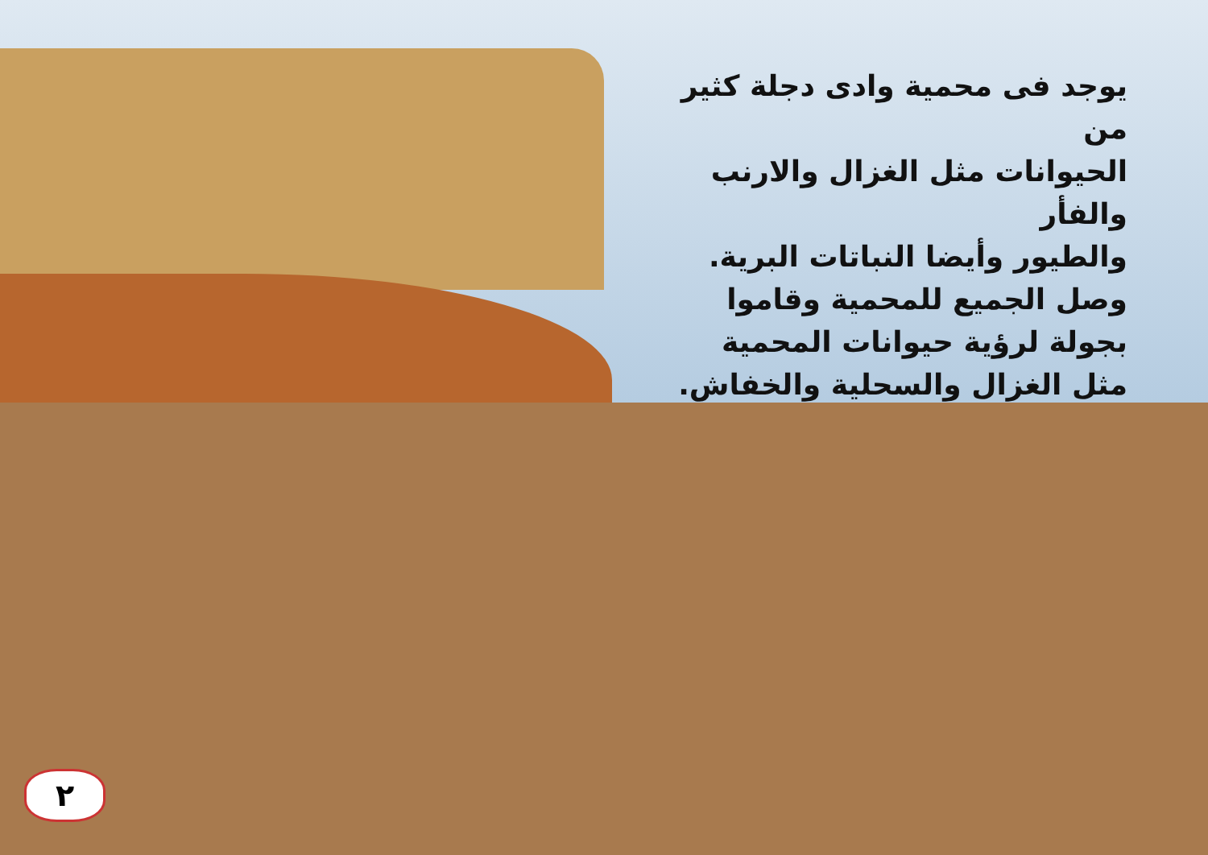يوجد فى محمية وادى دجلة كثير من
الحيوانات مثل الغزال والارنب والفأر
والطيور وأيضا النباتات البرية.
وصل الجميع للمحمية وقاموا
بجولة لرؤية حيوانات المحمية
مثل الغزال والسحلية والخفاش.
٢